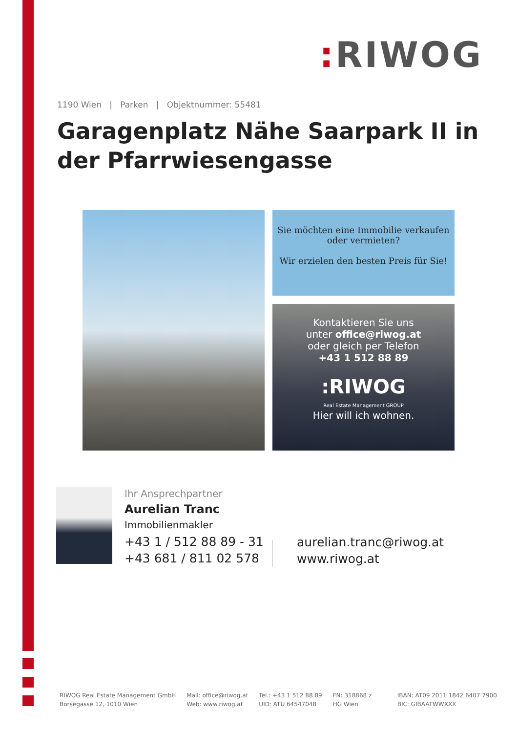: RIWOG
1190 Wien | Parken | Objektnummer: 55481
Garagenplatz Nähe Saarpark II in der Pfarrwiesengasse
Sie möchten eine Immobilie verkaufen oder vermieten?
Wir erzielen den besten Preis für Sie!
Kontaktieren Sie uns
unter office@riwog.at
oder gleich per Telefon
+43 1 512 88 89
:RIWOG
Real Estate Management GROUP
Hier will ich wohnen.
Ihr Ansprechpartner
Aurelian Tranc
Immobilienmakler
+43 1 / 512 88 89 - 31
+43 681 / 811 02 578
aurelian.tranc@riwog.at
www.riwog.at
RIWOG Real Estate Management GmbH
Börsegasse 12, 1010 Wien
Mail: office@riwog.at
Web: www.riwog.at
Tel.: +43 1 512 88 89
UID: ATU 64547048
FN: 318868 z
HG Wien
IBAN: AT09 2011 1842 6407 7900
BIC: GIBAATWWXXX